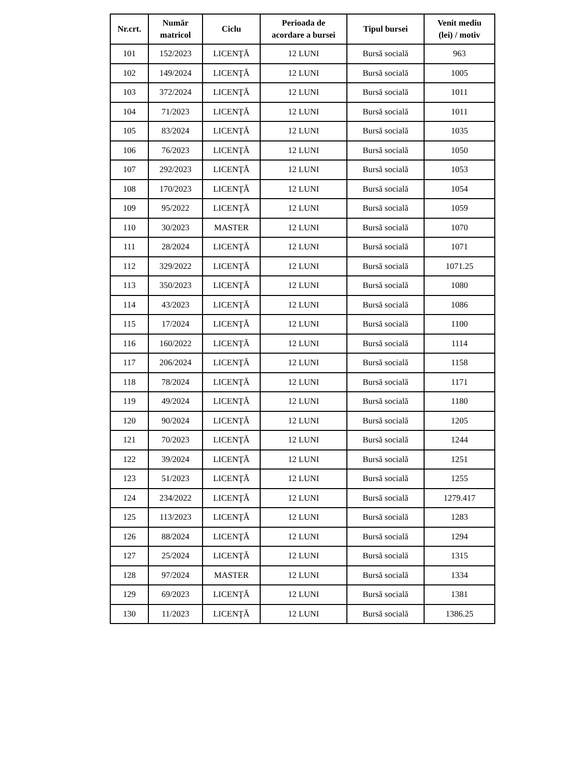| Nr.crt. | Număr matricol | Ciclu | Perioada de acordare a bursei | Tipul bursei | Venit mediu (lei) / motiv |
| --- | --- | --- | --- | --- | --- |
| 101 | 152/2023 | LICENŢĂ | 12 LUNI | Bursă socială | 963 |
| 102 | 149/2024 | LICENŢĂ | 12 LUNI | Bursă socială | 1005 |
| 103 | 372/2024 | LICENŢĂ | 12 LUNI | Bursă socială | 1011 |
| 104 | 71/2023 | LICENŢĂ | 12 LUNI | Bursă socială | 1011 |
| 105 | 83/2024 | LICENŢĂ | 12 LUNI | Bursă socială | 1035 |
| 106 | 76/2023 | LICENŢĂ | 12 LUNI | Bursă socială | 1050 |
| 107 | 292/2023 | LICENŢĂ | 12 LUNI | Bursă socială | 1053 |
| 108 | 170/2023 | LICENŢĂ | 12 LUNI | Bursă socială | 1054 |
| 109 | 95/2022 | LICENŢĂ | 12 LUNI | Bursă socială | 1059 |
| 110 | 30/2023 | MASTER | 12 LUNI | Bursă socială | 1070 |
| 111 | 28/2024 | LICENŢĂ | 12 LUNI | Bursă socială | 1071 |
| 112 | 329/2022 | LICENŢĂ | 12 LUNI | Bursă socială | 1071.25 |
| 113 | 350/2023 | LICENŢĂ | 12 LUNI | Bursă socială | 1080 |
| 114 | 43/2023 | LICENŢĂ | 12 LUNI | Bursă socială | 1086 |
| 115 | 17/2024 | LICENŢĂ | 12 LUNI | Bursă socială | 1100 |
| 116 | 160/2022 | LICENŢĂ | 12 LUNI | Bursă socială | 1114 |
| 117 | 206/2024 | LICENŢĂ | 12 LUNI | Bursă socială | 1158 |
| 118 | 78/2024 | LICENŢĂ | 12 LUNI | Bursă socială | 1171 |
| 119 | 49/2024 | LICENŢĂ | 12 LUNI | Bursă socială | 1180 |
| 120 | 90/2024 | LICENŢĂ | 12 LUNI | Bursă socială | 1205 |
| 121 | 70/2023 | LICENŢĂ | 12 LUNI | Bursă socială | 1244 |
| 122 | 39/2024 | LICENŢĂ | 12 LUNI | Bursă socială | 1251 |
| 123 | 51/2023 | LICENŢĂ | 12 LUNI | Bursă socială | 1255 |
| 124 | 234/2022 | LICENŢĂ | 12 LUNI | Bursă socială | 1279.417 |
| 125 | 113/2023 | LICENŢĂ | 12 LUNI | Bursă socială | 1283 |
| 126 | 88/2024 | LICENŢĂ | 12 LUNI | Bursă socială | 1294 |
| 127 | 25/2024 | LICENŢĂ | 12 LUNI | Bursă socială | 1315 |
| 128 | 97/2024 | MASTER | 12 LUNI | Bursă socială | 1334 |
| 129 | 69/2023 | LICENŢĂ | 12 LUNI | Bursă socială | 1381 |
| 130 | 11/2023 | LICENŢĂ | 12 LUNI | Bursă socială | 1386.25 |